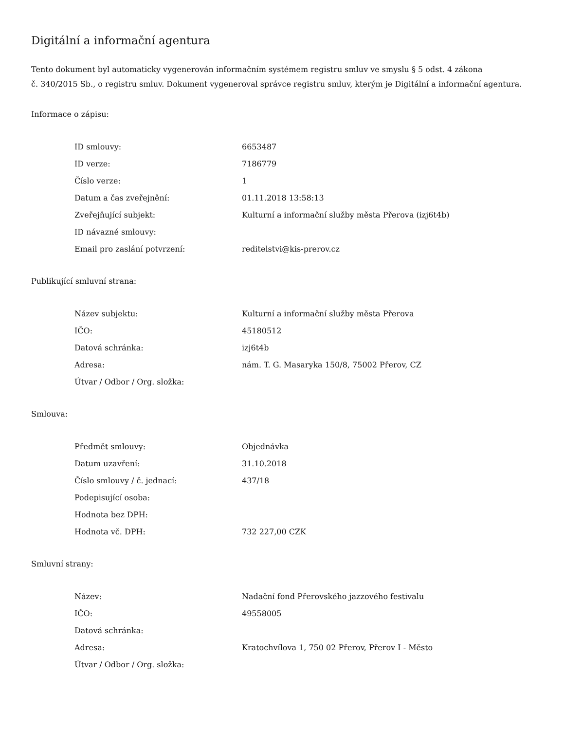Digitální a informační agentura
Tento dokument byl automaticky vygenerován informačním systémem registru smluv ve smyslu § 5 odst. 4 zákona
č. 340/2015 Sb., o registru smluv. Dokument vygeneroval správce registru smluv, kterým je Digitální a informační agentura.
Informace o zápisu:
| ID smlouvy: | 6653487 |
| ID verze: | 7186779 |
| Číslo verze: | 1 |
| Datum a čas zveřejnění: | 01.11.2018 13:58:13 |
| Zveřejňující subjekt: | Kulturní a informační služby města Přerova (izj6t4b) |
| ID návazné smlouvy: | |
| Email pro zaslání potvrzení: | reditelstvi@kis-prerov.cz |
Publikující smluvní strana:
| Název subjektu: | Kulturní a informační služby města Přerova |
| IČO: | 45180512 |
| Datová schránka: | izj6t4b |
| Adresa: | nám. T. G. Masaryka 150/8, 75002 Přerov, CZ |
| Útvar / Odbor / Org. složka: | |
Smlouva:
| Předmět smlouvy: | Objednávka |
| Datum uzavření: | 31.10.2018 |
| Číslo smlouvy / č. jednací: | 437/18 |
| Podepisující osoba: | |
| Hodnota bez DPH: | |
| Hodnota vč. DPH: | 732 227,00 CZK |
Smluvní strany:
| Název: | Nadační fond Přerovského jazzového festivalu |
| IČO: | 49558005 |
| Datová schránka: | |
| Adresa: | Kratochvílova 1, 750 02 Přerov, Přerov I - Město |
| Útvar / Odbor / Org. složka: | |